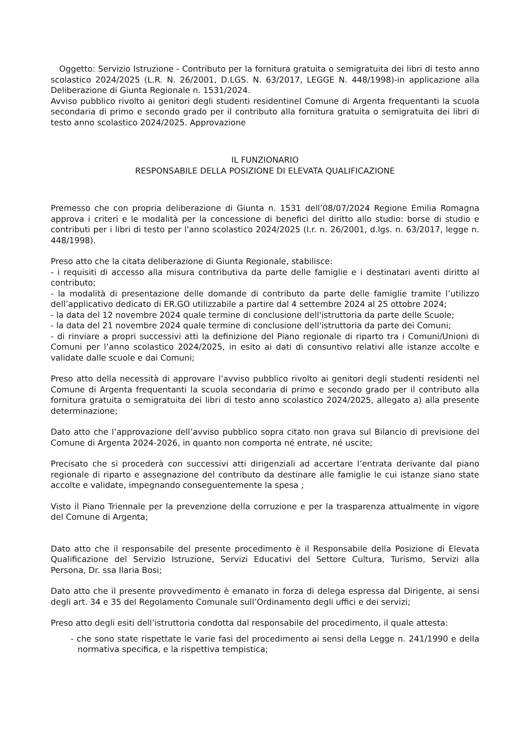Oggetto: Servizio Istruzione - Contributo per la fornitura gratuita o semigratuita dei libri di testo anno scolastico 2024/2025 (L.R. N. 26/2001, D.LGS. N. 63/2017, LEGGE N. 448/1998)-in applicazione alla Deliberazione di Giunta Regionale n. 1531/2024.
Avviso pubblico rivolto ai genitori degli studenti residentinel Comune di Argenta frequentanti la scuola secondaria di primo e secondo grado per il contributo alla fornitura gratuita o semigratuita dei libri di testo anno scolastico 2024/2025. Approvazione
IL FUNZIONARIO
RESPONSABILE DELLA POSIZIONE DI ELEVATA QUALIFICAZIONE
Premesso che con propria deliberazione di Giunta n. 1531 dell’08/07/2024 Regione Emilia Romagna approva i criteri e le modalità per la concessione di benefici del diritto allo studio: borse di studio e contributi per i libri di testo per l'anno scolastico 2024/2025 (l.r. n. 26/2001, d.lgs. n. 63/2017, legge n. 448/1998).
Preso atto che la citata deliberazione di Giunta Regionale, stabilisce:
- i requisiti di accesso alla misura contributiva da parte delle famiglie e i destinatari aventi diritto al contributo;
- la modalità di presentazione delle domande di contributo da parte delle famiglie tramite l’utilizzo dell’applicativo dedicato di ER.GO utilizzabile a partire dal 4 settembre 2024 al 25 ottobre 2024;
- la data del 12 novembre 2024 quale termine di conclusione dell'istruttoria da parte delle Scuole;
- la data del 21 novembre 2024 quale termine di conclusione dell'istruttoria da parte dei Comuni;
- di rinviare a propri successivi atti la definizione del Piano regionale di riparto tra i Comuni/Unioni di Comuni per l’anno scolastico 2024/2025, in esito ai dati di consuntivo relativi alle istanze accolte e validate dalle scuole e dai Comuni;
Preso atto della necessità di approvare l’avviso pubblico rivolto ai genitori degli studenti residenti nel Comune di Argenta frequentanti la scuola secondaria di primo e secondo grado per il contributo alla fornitura gratuita o semigratuita dei libri di testo anno scolastico 2024/2025, allegato a) alla presente determinazione;
Dato atto che l’approvazione dell’avviso pubblico sopra citato non grava sul Bilancio di previsione del Comune di Argenta 2024-2026, in quanto non comporta né entrate, né uscite;
Precisato che si procederà con successivi atti dirigenziali ad accertare l’entrata derivante dal piano regionale di riparto e assegnazione del contributo da destinare alle famiglie le cui istanze siano state accolte e validate, impegnando conseguentemente la spesa ;
Visto il Piano Triennale per la prevenzione della corruzione e per la trasparenza attualmente in vigore del Comune di Argenta;
Dato atto che il responsabile del presente procedimento è il Responsabile della Posizione di Elevata Qualificazione del Servizio Istruzione, Servizi Educativi del Settore Cultura, Turismo, Servizi alla Persona, Dr. ssa Ilaria Bosi;
Dato atto che il presente provvedimento è emanato in forza di delega espressa dal Dirigente, ai sensi degli art. 34 e 35 del Regolamento Comunale sull’Ordinamento degli uffici e dei servizi;
Preso atto degli esiti dell’istruttoria condotta dal responsabile del procedimento, il quale attesta:
- che sono state rispettate le varie fasi del procedimento ai sensi della Legge n. 241/1990 e della normativa specifica, e la rispettiva tempistica;